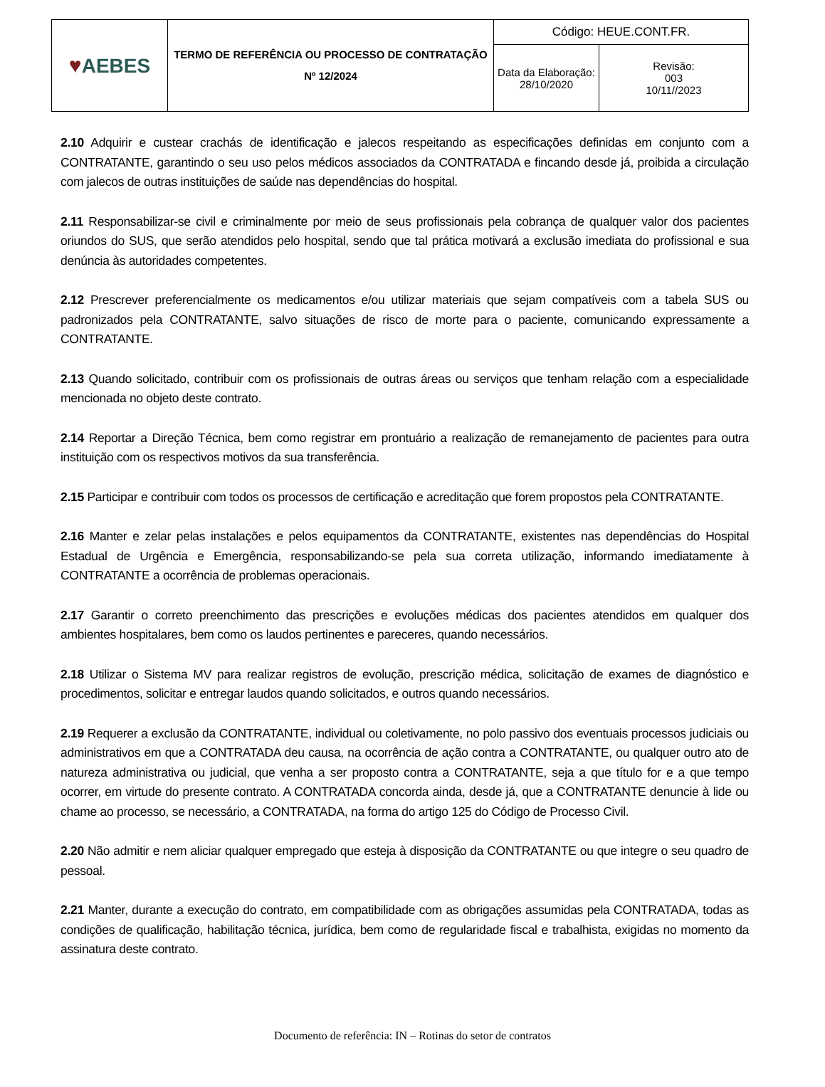| ♥ AEBES | TERMO DE REFERÊNCIA OU PROCESSO DE CONTRATAÇÃO Nº 12/2024 | Código: HEUE.CONT.FR. | |
| | | Data da Elaboração: 28/10/2020 | Revisão: 003 10/11//2023 |
2.10 Adquirir e custear crachás de identificação e jalecos respeitando as especificações definidas em conjunto com a CONTRATANTE, garantindo o seu uso pelos médicos associados da CONTRATADA e fincando desde já, proibida a circulação com jalecos de outras instituições de saúde nas dependências do hospital.
2.11 Responsabilizar-se civil e criminalmente por meio de seus profissionais pela cobrança de qualquer valor dos pacientes oriundos do SUS, que serão atendidos pelo hospital, sendo que tal prática motivará a exclusão imediata do profissional e sua denúncia às autoridades competentes.
2.12 Prescrever preferencialmente os medicamentos e/ou utilizar materiais que sejam compatíveis com a tabela SUS ou padronizados pela CONTRATANTE, salvo situações de risco de morte para o paciente, comunicando expressamente a CONTRATANTE.
2.13 Quando solicitado, contribuir com os profissionais de outras áreas ou serviços que tenham relação com a especialidade mencionada no objeto deste contrato.
2.14 Reportar a Direção Técnica, bem como registrar em prontuário a realização de remanejamento de pacientes para outra instituição com os respectivos motivos da sua transferência.
2.15 Participar e contribuir com todos os processos de certificação e acreditação que forem propostos pela CONTRATANTE.
2.16 Manter e zelar pelas instalações e pelos equipamentos da CONTRATANTE, existentes nas dependências do Hospital Estadual de Urgência e Emergência, responsabilizando-se pela sua correta utilização, informando imediatamente à CONTRATANTE a ocorrência de problemas operacionais.
2.17 Garantir o correto preenchimento das prescrições e evoluções médicas dos pacientes atendidos em qualquer dos ambientes hospitalares, bem como os laudos pertinentes e pareceres, quando necessários.
2.18 Utilizar o Sistema MV para realizar registros de evolução, prescrição médica, solicitação de exames de diagnóstico e procedimentos, solicitar e entregar laudos quando solicitados, e outros quando necessários.
2.19 Requerer a exclusão da CONTRATANTE, individual ou coletivamente, no polo passivo dos eventuais processos judiciais ou administrativos em que a CONTRATADA deu causa, na ocorrência de ação contra a CONTRATANTE, ou qualquer outro ato de natureza administrativa ou judicial, que venha a ser proposto contra a CONTRATANTE, seja a que título for e a que tempo ocorrer, em virtude do presente contrato. A CONTRATADA concorda ainda, desde já, que a CONTRATANTE denuncie à lide ou chame ao processo, se necessário, a CONTRATADA, na forma do artigo 125 do Código de Processo Civil.
2.20 Não admitir e nem aliciar qualquer empregado que esteja à disposição da CONTRATANTE ou que integre o seu quadro de pessoal.
2.21 Manter, durante a execução do contrato, em compatibilidade com as obrigações assumidas pela CONTRATADA, todas as condições de qualificação, habilitação técnica, jurídica, bem como de regularidade fiscal e trabalhista, exigidas no momento da assinatura deste contrato.
Documento de referência: IN – Rotinas do setor de contratos